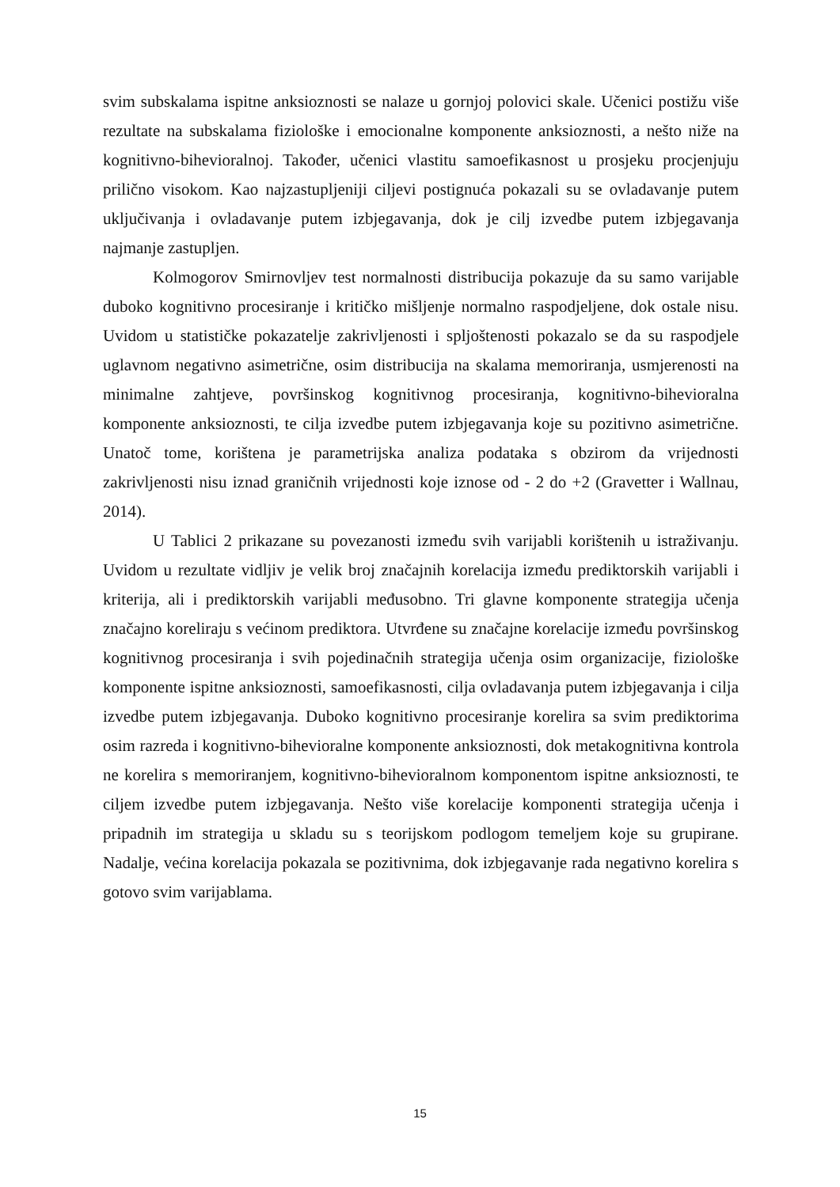svim subskalama ispitne anksioznosti se nalaze u gornjoj polovici skale. Učenici postižu više rezultate na subskalama fiziološke i emocionalne komponente anksioznosti, a nešto niže na kognitivno-bihevioralnoj. Također, učenici vlastitu samoefikasnost u prosjeku procjenjuju prilično visokom. Kao najzastupljeniji ciljevi postignuća pokazali su se ovladavanje putem uključivanja i ovladavanje putem izbjegavanja, dok je cilj izvedbe putem izbjegavanja najmanje zastupljen.
Kolmogorov Smirnovljev test normalnosti distribucija pokazuje da su samo varijable duboko kognitivno procesiranje i kritičko mišljenje normalno raspodjeljene, dok ostale nisu. Uvidom u statističke pokazatelje zakrivljenosti i spljoštenosti pokazalo se da su raspodjele uglavnom negativno asimetrične, osim distribucija na skalama memoriranja, usmjerenosti na minimalne zahtjeve, površinskog kognitivnog procesiranja, kognitivno-bihevioralna komponente anksioznosti, te cilja izvedbe putem izbjegavanja koje su pozitivno asimetrične. Unatoč tome, korištena je parametrijska analiza podataka s obzirom da vrijednosti zakrivljenosti nisu iznad graničnih vrijednosti koje iznose od - 2 do +2 (Gravetter i Wallnau, 2014).
U Tablici 2 prikazane su povezanosti između svih varijabli korištenih u istraživanju. Uvidom u rezultate vidljiv je velik broj značajnih korelacija između prediktorskih varijabli i kriterija, ali i prediktorskih varijabli međusobno. Tri glavne komponente strategija učenja značajno koreliraju s većinom prediktora. Utvrđene su značajne korelacije između površinskog kognitivnog procesiranja i svih pojedinačnih strategija učenja osim organizacije, fiziološke komponente ispitne anksioznosti, samoefikasnosti, cilja ovladavanja putem izbjegavanja i cilja izvedbe putem izbjegavanja. Duboko kognitivno procesiranje korelira sa svim prediktorima osim razreda i kognitivno-bihevioralne komponente anksioznosti, dok metakognitivna kontrola ne korelira s memoriranjem, kognitivno-bihevioralnom komponentom ispitne anksioznosti, te ciljem izvedbe putem izbjegavanja. Nešto više korelacije komponenti strategija učenja i pripadnih im strategija u skladu su s teorijskom podlogom temeljem koje su grupirane. Nadalje, većina korelacija pokazala se pozitivnima, dok izbjegavanje rada negativno korelira s gotovo svim varijablama.
15